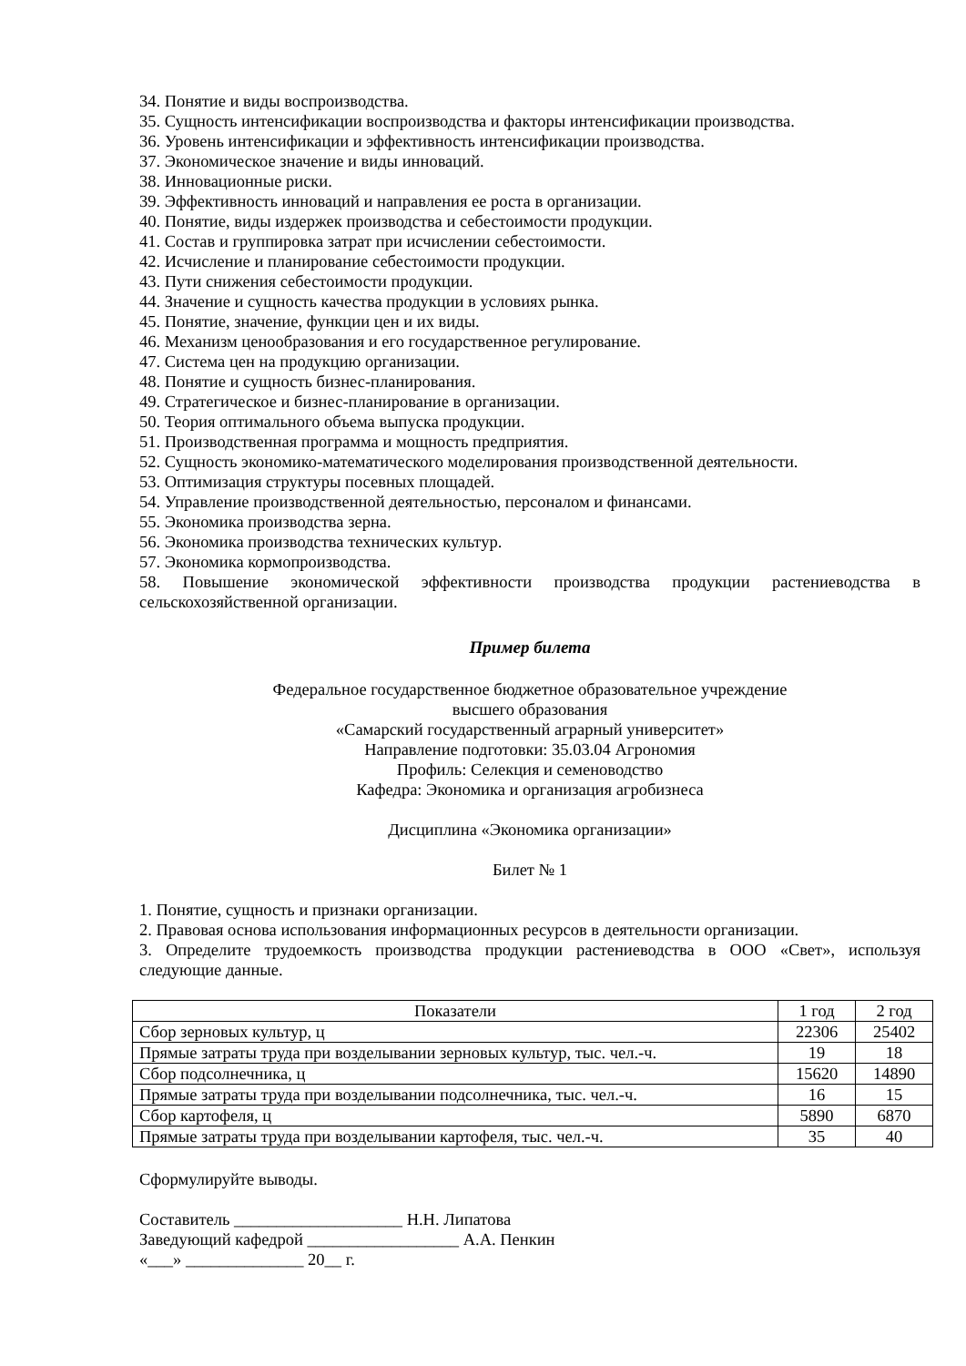34. Понятие и виды воспроизводства.
35. Сущность интенсификации воспроизводства и факторы интенсификации производства.
36. Уровень интенсификации и эффективность интенсификации производства.
37. Экономическое значение и виды инноваций.
38. Инновационные риски.
39. Эффективность инноваций и направления ее роста в организации.
40. Понятие, виды издержек производства и себестоимости продукции.
41. Состав и группировка затрат при исчислении себестоимости.
42. Исчисление и планирование себестоимости продукции.
43. Пути снижения себестоимости продукции.
44. Значение и сущность качества продукции в условиях рынка.
45. Понятие, значение, функции цен и их виды.
46. Механизм ценообразования и его государственное регулирование.
47. Система цен на продукцию организации.
48. Понятие и сущность бизнес-планирования.
49. Стратегическое и бизнес-планирование в организации.
50. Теория оптимального объема выпуска продукции.
51. Производственная программа и мощность предприятия.
52. Сущность экономико-математического моделирования производственной деятельности.
53. Оптимизация структуры посевных площадей.
54. Управление производственной деятельностью, персоналом и финансами.
55. Экономика производства зерна.
56. Экономика производства технических культур.
57. Экономика кормопроизводства.
58. Повышение экономической эффективности производства продукции растениеводства в сельскохозяйственной организации.
Пример билета
Федеральное государственное бюджетное образовательное учреждение
высшего образования
«Самарский государственный аграрный университет»
Направление подготовки: 35.03.04 Агрономия
Профиль: Селекция и семеноводство
Кафедра: Экономика и организация агробизнеса
Дисциплина «Экономика организации»
Билет № 1
1. Понятие, сущность и признаки организации.
2. Правовая основа использования информационных ресурсов в деятельности организации.
3. Определите трудоемкость производства продукции растениеводства в ООО «Свет», используя следующие данные.
| Показатели | 1 год | 2 год |
| --- | --- | --- |
| Сбор зерновых культур, ц | 22306 | 25402 |
| Прямые затраты труда при возделывании зерновых культур, тыс. чел.-ч. | 19 | 18 |
| Сбор подсолнечника, ц | 15620 | 14890 |
| Прямые затраты труда при возделывании подсолнечника, тыс. чел.-ч. | 16 | 15 |
| Сбор картофеля, ц | 5890 | 6870 |
| Прямые затраты труда при возделывании картофеля, тыс. чел.-ч. | 35 | 40 |
Сформулируйте выводы.
Составитель ____________________ Н.Н. Липатова
Заведующий кафедрой __________________ А.А. Пенкин
«___» ______________ 20__ г.